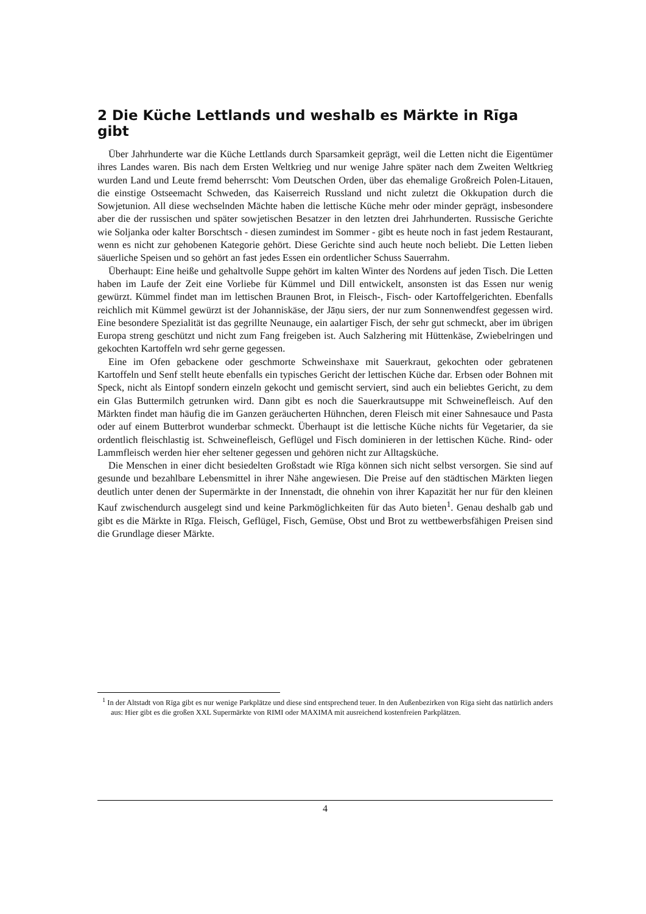2 Die Küche Lettlands und weshalb es Märkte in Rīga gibt
Über Jahrhunderte war die Küche Lettlands durch Sparsamkeit geprägt, weil die Letten nicht die Eigentümer ihres Landes waren. Bis nach dem Ersten Weltkrieg und nur wenige Jahre später nach dem Zweiten Weltkrieg wurden Land und Leute fremd beherrscht: Vom Deutschen Orden, über das ehemalige Großreich Polen-Litauen, die einstige Ostseemacht Schweden, das Kaiserreich Russland und nicht zuletzt die Okkupation durch die Sowjetunion. All diese wechselnden Mächte haben die lettische Küche mehr oder minder geprägt, insbesondere aber die der russischen und später sowjetischen Besatzer in den letzten drei Jahrhunderten. Russische Gerichte wie Soljanka oder kalter Borschtsch - diesen zumindest im Sommer - gibt es heute noch in fast jedem Restaurant, wenn es nicht zur gehobenen Kategorie gehört. Diese Gerichte sind auch heute noch beliebt. Die Letten lieben säuerliche Speisen und so gehört an fast jedes Essen ein ordentlicher Schuss Sauerrahm.
Überhaupt: Eine heiße und gehaltvolle Suppe gehört im kalten Winter des Nordens auf jeden Tisch. Die Letten haben im Laufe der Zeit eine Vorliebe für Kümmel und Dill entwickelt, ansonsten ist das Essen nur wenig gewürzt. Kümmel findet man im lettischen Braunen Brot, in Fleisch-, Fisch- oder Kartoffelgerichten. Ebenfalls reichlich mit Kümmel gewürzt ist der Johanniskäse, der Jāņu siers, der nur zum Sonnenwendfest gegessen wird. Eine besondere Spezialität ist das gegrillte Neunauge, ein aalartiger Fisch, der sehr gut schmeckt, aber im übrigen Europa streng geschützt und nicht zum Fang freigeben ist. Auch Salzhering mit Hüttenkäse, Zwiebelringen und gekochten Kartoffeln wrd sehr gerne gegessen.
Eine im Ofen gebackene oder geschmorte Schweinshaxe mit Sauerkraut, gekochten oder gebratenen Kartoffeln und Senf stellt heute ebenfalls ein typisches Gericht der lettischen Küche dar. Erbsen oder Bohnen mit Speck, nicht als Eintopf sondern einzeln gekocht und gemischt serviert, sind auch ein beliebtes Gericht, zu dem ein Glas Buttermilch getrunken wird. Dann gibt es noch die Sauerkrautsuppe mit Schweinefleisch. Auf den Märkten findet man häufig die im Ganzen geräucherten Hühnchen, deren Fleisch mit einer Sahnesauce und Pasta oder auf einem Butterbrot wunderbar schmeckt. Überhaupt ist die lettische Küche nichts für Vegetarier, da sie ordentlich fleischlastig ist. Schweinefleisch, Geflügel und Fisch dominieren in der lettischen Küche. Rind- oder Lammfleisch werden hier eher seltener gegessen und gehören nicht zur Alltagsküche.
Die Menschen in einer dicht besiedelten Großstadt wie Rīga können sich nicht selbst versorgen. Sie sind auf gesunde und bezahlbare Lebensmittel in ihrer Nähe angewiesen. Die Preise auf den städtischen Märkten liegen deutlich unter denen der Supermärkte in der Innenstadt, die ohnehin von ihrer Kapazität her nur für den kleinen Kauf zwischendurch ausgelegt sind und keine Parkmöglichkeiten für das Auto bieten<sup>1</sup>. Genau deshalb gab und gibt es die Märkte in Rīga. Fleisch, Geflügel, Fisch, Gemüse, Obst und Brot zu wettbewerbsfähigen Preisen sind die Grundlage dieser Märkte.
<sup>1</sup> In der Altstadt von Rīga gibt es nur wenige Parkplätze und diese sind entsprechend teuer. In den Außenbezirken von Rīga sieht das natürlich anders aus: Hier gibt es die großen XXL Supermärkte von RIMI oder MAXIMA mit ausreichend kostenfreien Parkplätzen.
4